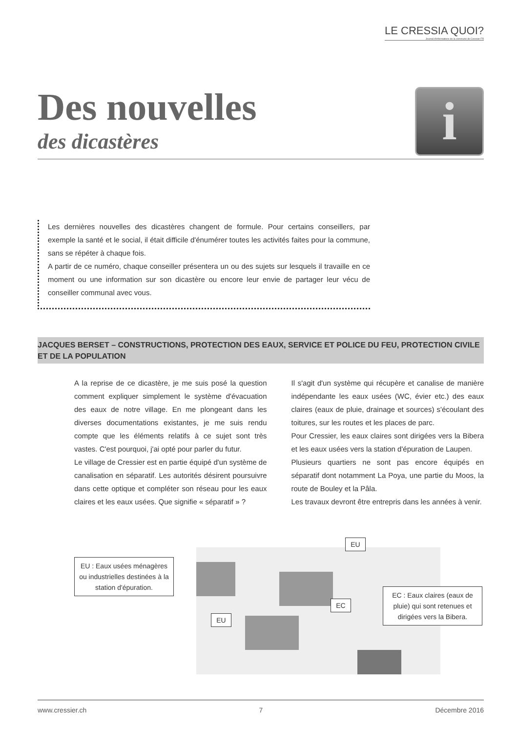LE CRESSIA QUOI?
Journal d'informations de la commune de Cressier FR
Des nouvelles
des dicastères
i
Les dernières nouvelles des dicastères changent de formule. Pour certains conseillers, par exemple la santé et le social, il était difficile d'énumérer toutes les activités faites pour la commune, sans se répéter à chaque fois.
A partir de ce numéro, chaque conseiller présentera un ou des sujets sur lesquels il travaille en ce moment ou une information sur son dicastère ou encore leur envie de partager leur vécu de conseiller communal avec vous.
JACQUES BERSET – CONSTRUCTIONS, PROTECTION DES EAUX, SERVICE ET POLICE DU FEU, PROTECTION CIVILE ET DE LA POPULATION
A la reprise de ce dicastère, je me suis posé la question comment expliquer simplement le système d'évacuation des eaux de notre village. En me plongeant dans les diverses documentations existantes, je me suis rendu compte que les éléments relatifs à ce sujet sont très vastes. C'est pourquoi, j'ai opté pour parler du futur.
Le village de Cressier est en partie équipé d'un système de canalisation en séparatif. Les autorités désirent poursuivre dans cette optique et compléter son réseau pour les eaux claires et les eaux usées. Que signifie « séparatif » ?
Il s'agit d'un système qui récupère et canalise de manière indépendante les eaux usées (WC, évier etc.) des eaux claires (eaux de pluie, drainage et sources) s'écoulant des toitures, sur les routes et les places de parc.
Pour Cressier, les eaux claires sont dirigées vers la Bibera et les eaux usées vers la station d'épuration de Laupen.
Plusieurs quartiers ne sont pas encore équipés en séparatif dont notamment La Poya, une partie du Moos, la route de Bouley et la Pâla.
Les travaux devront être entrepris dans les années à venir.
EU : Eaux usées ménagères ou industrielles destinées à la station d'épuration.
EU
EU
EC
EC : Eaux claires (eaux de pluie) qui sont retenues et dirigées vers la Bibera.
www.cressier.ch 7 Décembre 2016